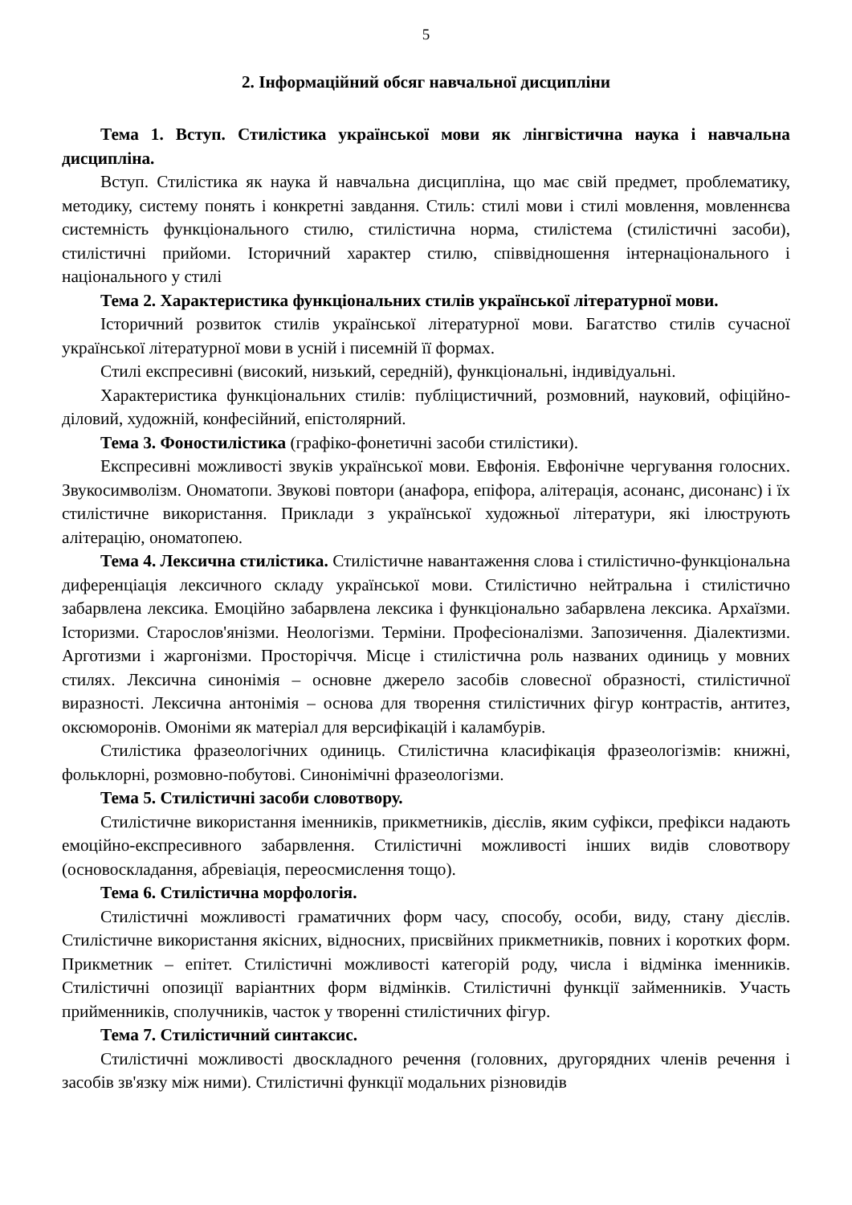5
2. Інформаційний обсяг навчальної дисципліни
Тема 1. Вступ. Стилістика української мови як лінгвістична наука і навчальна дисципліна.
Вступ. Стилістика як наука й навчальна дисципліна, що має свій предмет, проблематику, методику, систему понять і конкретні завдання. Стиль: стилі мови і стилі мовлення, мовленнєва системність функціонального стилю, стилістична норма, стилістема (стилістичні засоби), стилістичні прийоми. Історичний характер стилю, співвідношення інтернаціонального і національного у стилі
Тема 2. Характеристика функціональних стилів української літературної мови.
Історичний розвиток стилів української літературної мови. Багатство стилів сучасної української літературної мови в усній і писемній її формах.
Стилі експресивні (високий, низький, середній), функціональні, індивідуальні.
Характеристика функціональних стилів: публіцистичний, розмовний, науковий, офіційно-діловий, художній, конфесійний, епістолярний.
Тема 3. Фоностилістика (графіко-фонетичні засоби стилістики).
Експресивні можливості звуків української мови. Евфонія. Евфонічне чергування голосних. Звукосимволізм. Ономатопи. Звукові повтори (анафора, епіфора, алітерація, асонанс, дисонанс) і їх стилістичне використання. Приклади з української художньої літератури, які ілюструють алітерацію, ономатопею.
Тема 4. Лексична стилістика. Стилістичне навантаження слова і стилістично-функціональна диференціація лексичного складу української мови. Стилістично нейтральна і стилістично забарвлена лексика. Емоційно забарвлена лексика і функціонально забарвлена лексика. Архаїзми. Історизми. Старослов'янізми. Неологізми. Терміни. Професіоналізми. Запозичення. Діалектизми. Арготизми і жаргонізми. Просторіччя. Місце і стилістична роль названих одиниць у мовних стилях. Лексична синонімія – основне джерело засобів словесної образності, стилістичної виразності. Лексична антонімія – основа для творення стилістичних фігур контрастів, антитез, оксюморонів. Омоніми як матеріал для версифікацій і каламбурів.
Стилістика фразеологічних одиниць. Стилістична класифікація фразеологізмів: книжні, фольклорні, розмовно-побутові. Синонімічні фразеологізми.
Тема 5. Стилістичні засоби словотвору.
Стилістичне використання іменників, прикметників, дієслів, яким суфікси, префікси надають емоційно-експресивного забарвлення. Стилістичні можливості інших видів словотвору (основоскладання, абревіація, переосмислення тощо).
Тема 6. Стилістична морфологія.
Стилістичні можливості граматичних форм часу, способу, особи, виду, стану дієслів. Стилістичне використання якісних, відносних, присвійних прикметників, повних і коротких форм. Прикметник – епітет. Стилістичні можливості категорій роду, числа і відмінка іменників. Стилістичні опозиції варіантних форм відмінків. Стилістичні функції займенників. Участь прийменників, сполучників, часток у творенні стилістичних фігур.
Тема 7. Стилістичний синтаксис.
Стилістичні можливості двоскладного речення (головних, другорядних членів речення і засобів зв'язку між ними). Стилістичні функції модальних різновидів